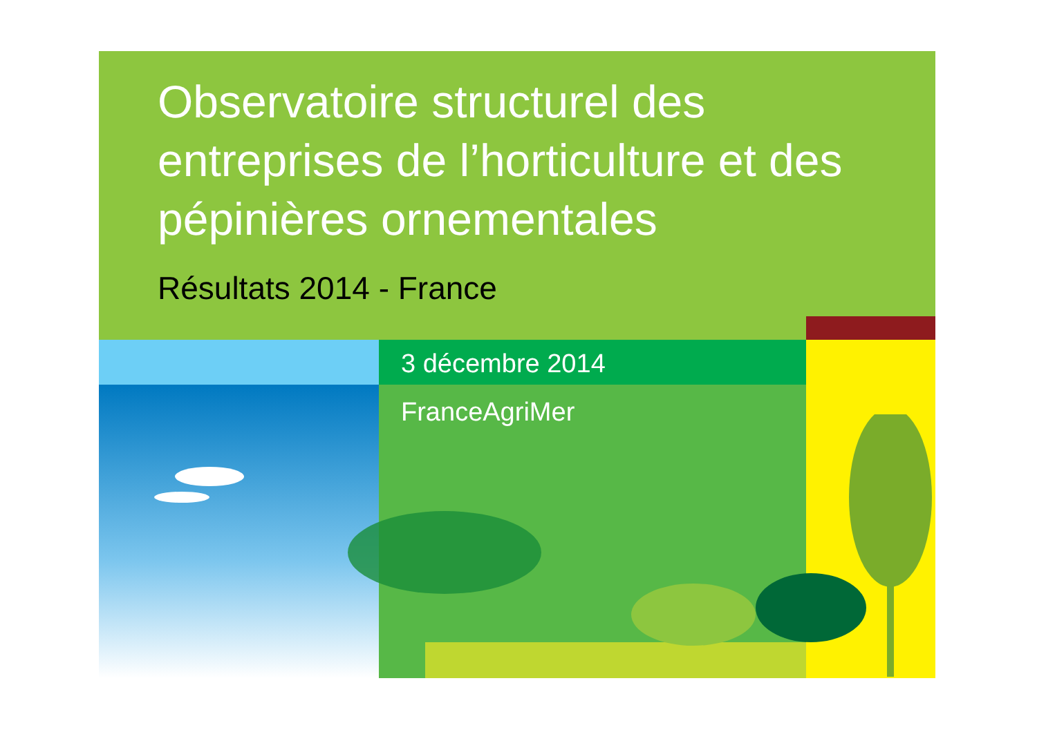Observatoire structurel des entreprises de l’horticulture et des pépinières ornementales
Résultats 2014 - France
3 décembre 2014
FranceAgriMer